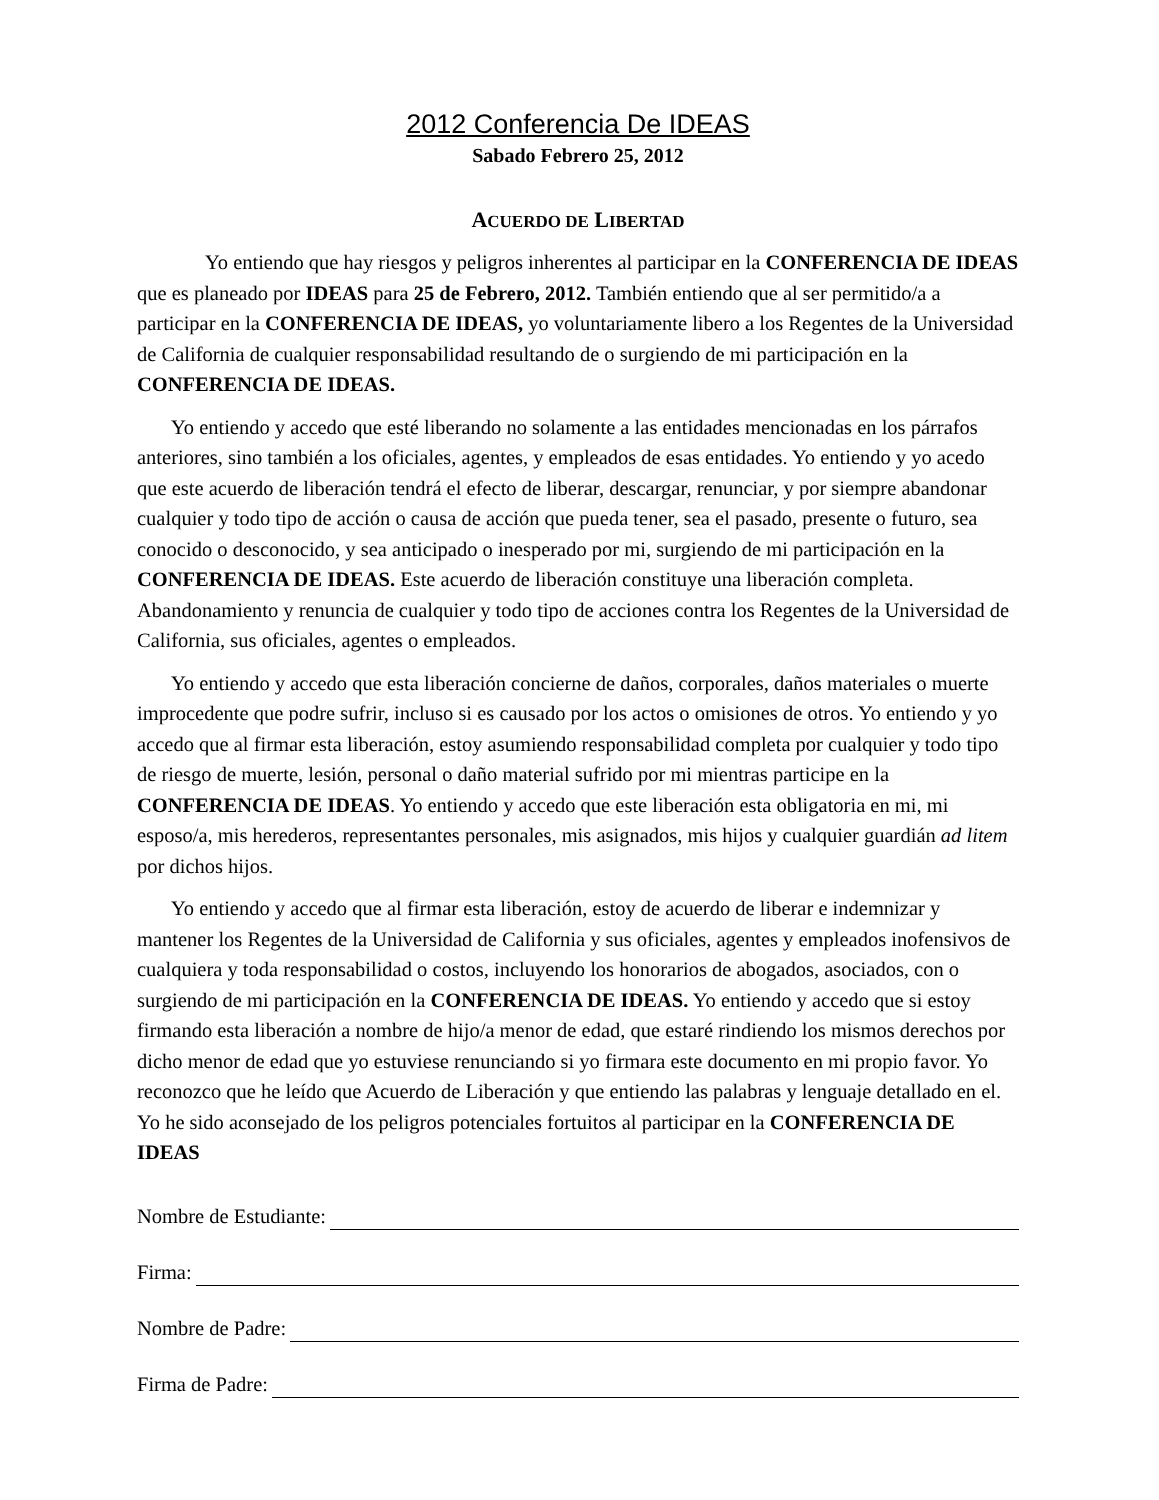2012 Conferencia De IDEAS
Sabado Febrero 25, 2012
ACUERDO DE LIBERTAD
Yo entiendo que hay riesgos y peligros inherentes al participar en la CONFERENCIA DE IDEAS que es planeado por IDEAS para 25 de Febrero, 2012. También entiendo que al ser permitido/a a participar en la CONFERENCIA DE IDEAS, yo voluntariamente libero a los Regentes de la Universidad de California de cualquier responsabilidad resultando de o surgiendo de mi participación en la CONFERENCIA DE IDEAS.
Yo entiendo y accedo que esté liberando no solamente a las entidades mencionadas en los párrafos anteriores, sino también a los oficiales, agentes, y empleados de esas entidades. Yo entiendo y yo acedo que este acuerdo de liberación tendrá el efecto de liberar, descargar, renunciar, y por siempre abandonar cualquier y todo tipo de acción o causa de acción que pueda tener, sea el pasado, presente o futuro, sea conocido o desconocido, y sea anticipado o inesperado por mi, surgiendo de mi participación en la CONFERENCIA DE IDEAS. Este acuerdo de liberación constituye una liberación completa. Abandonamiento y renuncia de cualquier y todo tipo de acciones contra los Regentes de la Universidad de California, sus oficiales, agentes o empleados.
Yo entiendo y accedo que esta liberación concierne de daños, corporales, daños materiales o muerte improcedente que podre sufrir, incluso si es causado por los actos o omisiones de otros. Yo entiendo y yo accedo que al firmar esta liberación, estoy asumiendo responsabilidad completa por cualquier y todo tipo de riesgo de muerte, lesión, personal o daño material sufrido por mi mientras participe en la CONFERENCIA DE IDEAS. Yo entiendo y accedo que este liberación esta obligatoria en mi, mi esposo/a, mis herederos, representantes personales, mis asignados, mis hijos y cualquier guardián ad litem por dichos hijos.
Yo entiendo y accedo que al firmar esta liberación, estoy de acuerdo de liberar e indemnizar y mantener los Regentes de la Universidad de California y sus oficiales, agentes y empleados inofensivos de cualquiera y toda responsabilidad o costos, incluyendo los honorarios de abogados, asociados, con o surgiendo de mi participación en la CONFERENCIA DE IDEAS. Yo entiendo y accedo que si estoy firmando esta liberación a nombre de hijo/a menor de edad, que estaré rindiendo los mismos derechos por dicho menor de edad que yo estuviese renunciando si yo firmara este documento en mi propio favor. Yo reconozco que he leído que Acuerdo de Liberación y que entiendo las palabras y lenguaje detallado en el. Yo he sido aconsejado de los peligros potenciales fortuitos al participar en la CONFERENCIA DE IDEAS
Nombre de Estudiante:
Firma:
Nombre de Padre:
Firma de Padre: